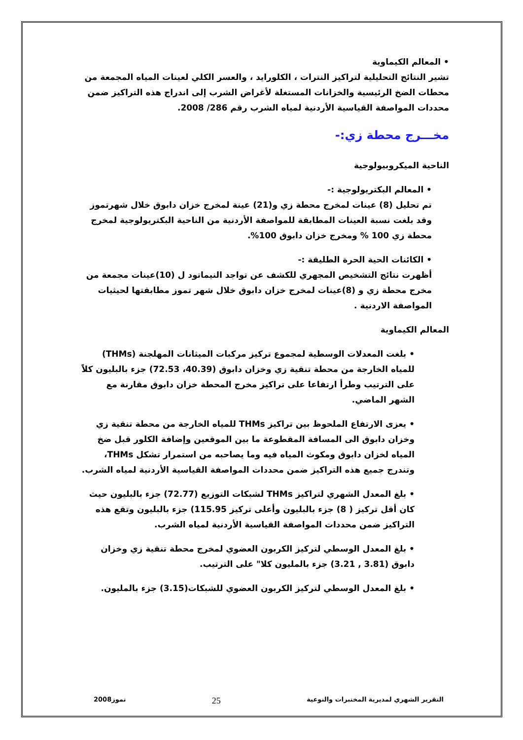• المعالم الكيماوية
تشير النتائج التحليلية لتراكيز النترات ، الكلورايد ، والعسر الكلي لعينات المياه المجمعة من محطات الضخ الرئيسية والخزانات المستغلة لأغراض الشرب إلى اندراج هذه التراكيز ضمن محددات المواصفة القياسية الأردنية لمياه الشرب رقم 286/ 2008.
مخـــرج محطة زي:-
الناحية الميكروبيولوجية
• المعالم البكتريولوجية :-
تم تحليل (8) عينات لمخرج محطة زي و(21) عينة لمخرج خزان دابوق خلال شهرتموز وقد بلغت نسبة العينات المطابقة للمواصفة الأردنية من الناحية البكتريولوجية لمخرج محطة زي 100 % ومخرج خزان دابوق 100%.
• الكائنات الحية الحرة الطليقة :-
أظهرت نتائج التشخيص المجهري للكشف عن تواجد النيماتود ل (10)عينات مجمعة من مخرج محطة زي و (8)عينات لمخرج خزان دابوق خلال شهر تموز مطابقتها لحيثيات المواصفة الاردنية .
المعالم الكيماوية
• بلغت المعدلات الوسطية لمجموع تركيز مركبات الميثانات المهلجنة (THMs) للمياه الخارجة من محطة تنقية زي وخزان دابوق (40.39، 72.53) جزء بالبليون كلاً على الترتيب وطرأ ارتفاعا على تراكيز مخرج المحطة خزان دابوق مقارنة مع الشهر الماضي.
• يعزى الارتفاع الملحوظ بين تراكيز THMs للمياه الخارجة من محطة تنقية زي وخزان دابوق الى المسافة المقطوعة ما بين الموقعين وإضافة الكلور قبل ضخ المياه لخزان دابوق ومكوث المياه فيه وما يصاحبه من استمرار تشكل THMs، وتندرج جميع هذه التراكيز ضمن محددات المواصفة القياسية الأردنية لمياه الشرب.
• بلغ المعدل الشهري لتراكيز THMs لشبكات التوزيع (72.77) جزء بالبليون حيث كان أقل تركيز ( 8) جزء بالبليون وأعلى تركيز 115.95) جزء بالبليون وتقع هذه التراكيز ضمن محددات المواصفة القياسية الأردنية لمياه الشرب.
• بلغ المعدل الوسطي لتركيز الكربون العضوي لمخرج محطة تنقية زي وخزان دابوق (3.81 , 3.21) جزء بالمليون كلا" على الترتيب.
• بلغ المعدل الوسطي لتركيز الكربون العضوي للشبكات(3.15) جزء بالمليون.
التقرير الشهري لمديرية المختبرات والنوعية 25 تموز2008